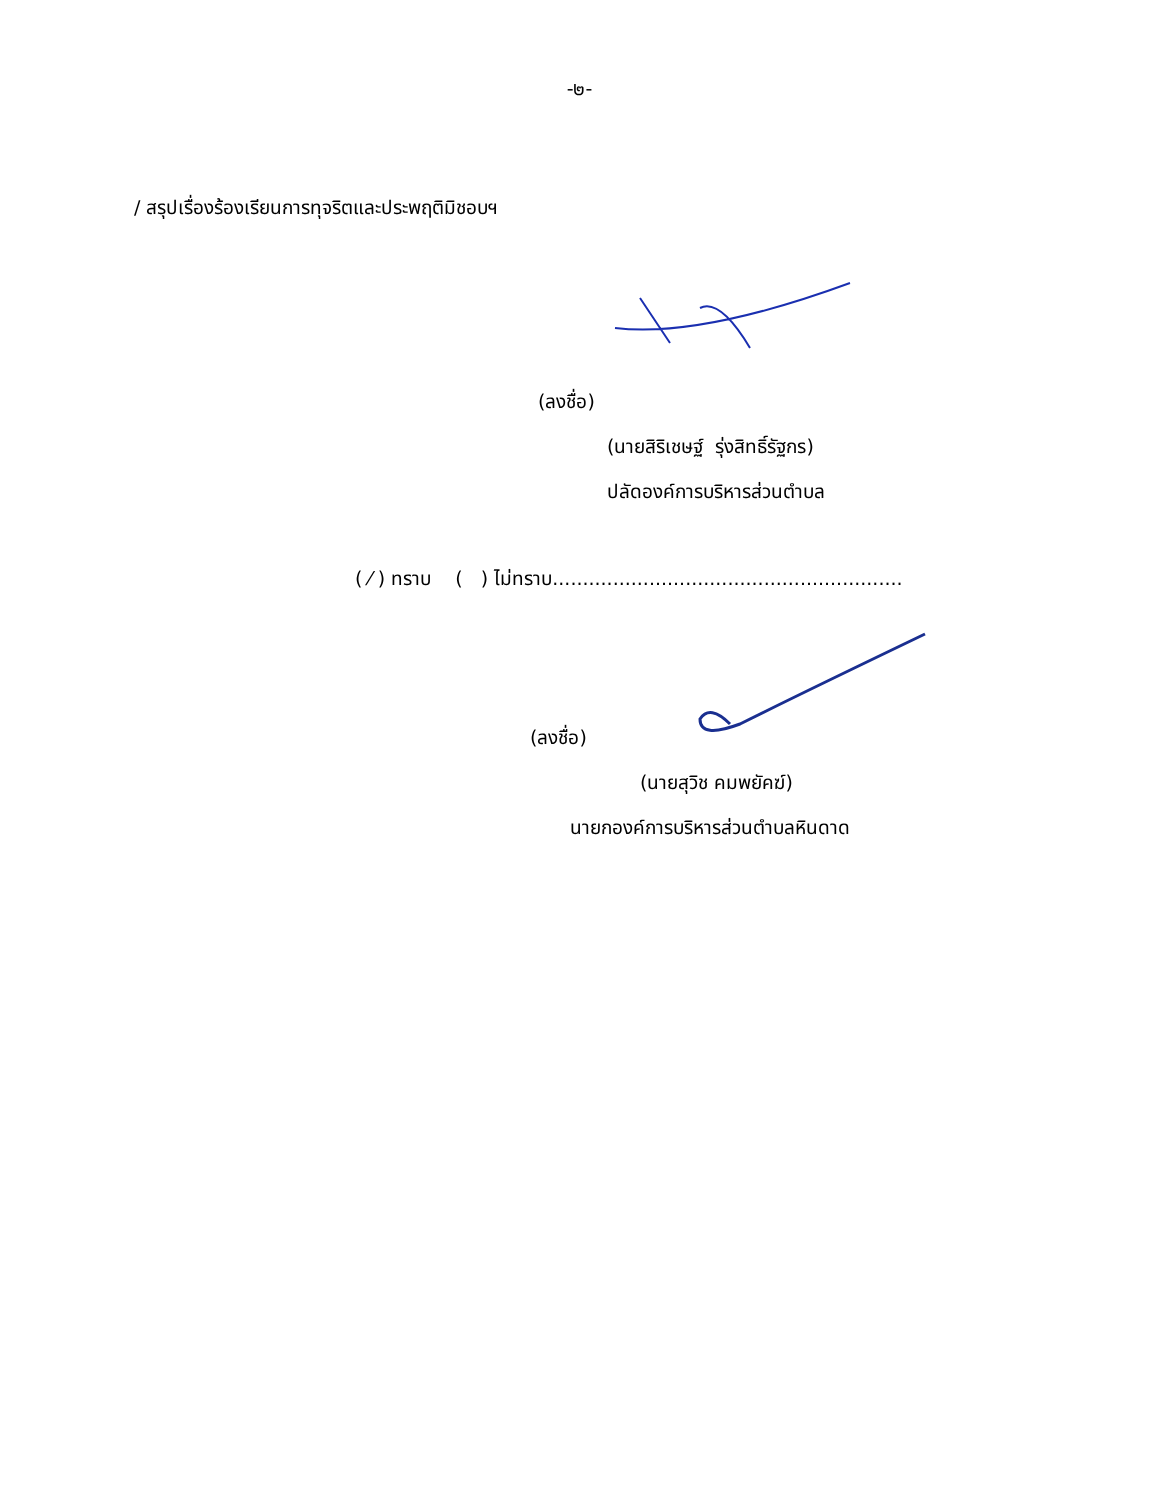-๒-
/ สรุปเรื่องร้องเรียนการทุจริตและประพฤติมิชอบฯ
(ลงชื่อ)
(นายสิริเชษฐ์ รุ่งสิทธิ์รัฐกร)
ปลัดองค์การบริหารส่วนตำบล
( ⁄ ) ทราบ ( ) ไม่ทราบ..........................................................
(ลงชื่อ)
(นายสุวิช คมพยัคฆ์)
นายกองค์การบริหารส่วนตำบลหินดาด